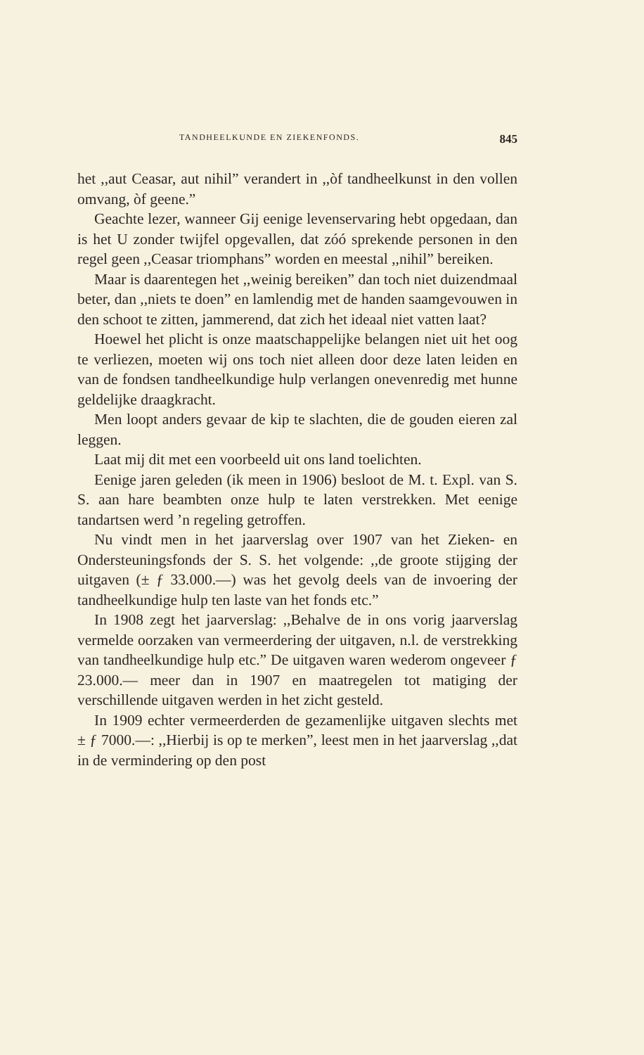TANDHEELKUNDE EN ZIEKENFONDS. 845
het ,,aut Ceasar, aut nihil” verandert in ,,òf tandheelkunst in den vollen omvang, òf geene.”
Geachte lezer, wanneer Gij eenige levenservaring hebt opgedaan, dan is het U zonder twijfel opgevallen, dat zóó sprekende personen in den regel geen ,,Ceasar triomphans” worden en meestal ,,nihil” bereiken.
Maar is daarentegen het ,,weinig bereiken” dan toch niet duizendmaal beter, dan ,,niets te doen” en lamlendig met de handen saamgevouwen in den schoot te zitten, jammerend, dat zich het ideaal niet vatten laat?
Hoewel het plicht is onze maatschappelijke belangen niet uit het oog te verliezen, moeten wij ons toch niet alleen door deze laten leiden en van de fondsen tandheelkundige hulp verlangen onevenredig met hunne geldelijke draagkracht.
Men loopt anders gevaar de kip te slachten, die de gouden eieren zal leggen.
Laat mij dit met een voorbeeld uit ons land toelichten.
Eenige jaren geleden (ik meen in 1906) besloot de M. t. Expl. van S. S. aan hare beambten onze hulp te laten verstrekken. Met eenige tandartsen werd ’n regeling getroffen.
Nu vindt men in het jaarverslag over 1907 van het Zieken- en Ondersteuningsfonds der S. S. het volgende: ,,de groote stijging der uitgaven (± ƒ 33.000.—) was het gevolg deels van de invoering der tandheelkundige hulp ten laste van het fonds etc.”
In 1908 zegt het jaarverslag: ,,Behalve de in ons vorig jaarverslag vermelde oorzaken van vermeerdering der uitgaven, n.l. de verstrekking van tandheelkundige hulp etc.” De uitgaven waren wederom ongeveer ƒ 23.000.— meer dan in 1907 en maatregelen tot matiging der verschillende uitgaven werden in het zicht gesteld.
In 1909 echter vermeerderden de gezamenlijke uitgaven slechts met ± ƒ 7000.—: ,,Hierbij is op te merken”, leest men in het jaarverslag ,,dat in de vermindering op den post